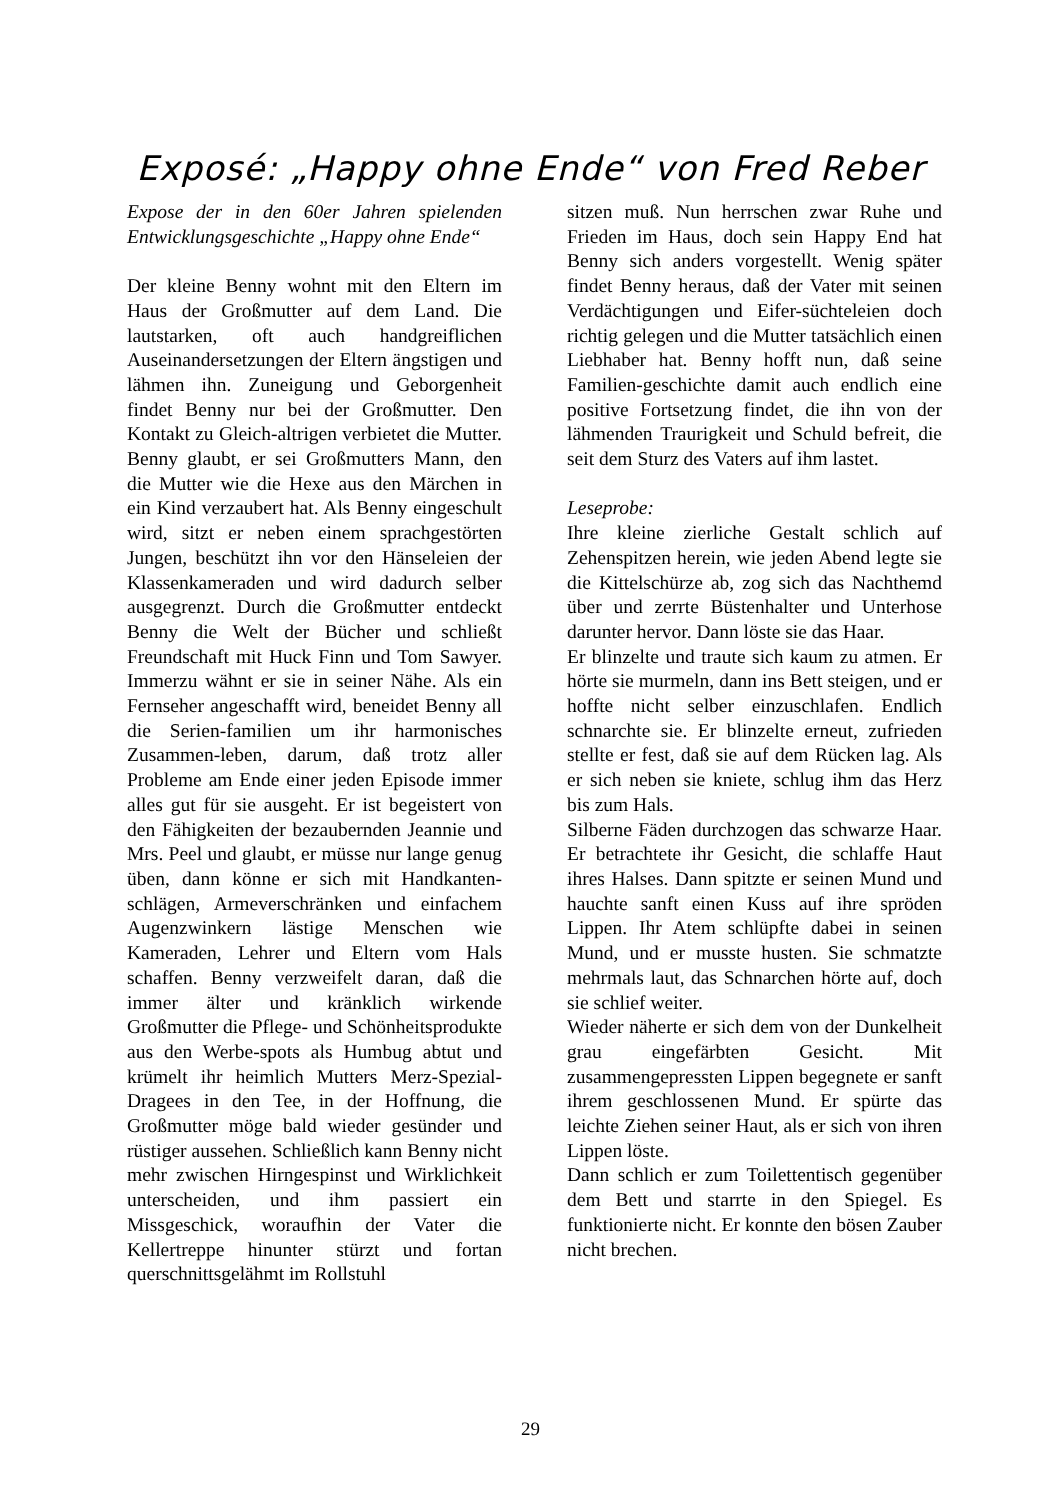Exposé: „Happy ohne Ende“ von Fred Reber
Expose der in den 60er Jahren spielenden Entwicklungsgeschichte „Happy ohne Ende“
Der kleine Benny wohnt mit den Eltern im Haus der Großmutter auf dem Land. Die lautstarken, oft auch handgreiflichen Auseinandersetzungen der Eltern ängstigen und lähmen ihn. Zuneigung und Geborgenheit findet Benny nur bei der Großmutter. Den Kontakt zu Gleich-altrigen verbietet die Mutter. Benny glaubt, er sei Großmutters Mann, den die Mutter wie die Hexe aus den Märchen in ein Kind verzaubert hat. Als Benny eingeschult wird, sitzt er neben einem sprachgestörten Jungen, beschützt ihn vor den Hänseleien der Klassenkameraden und wird dadurch selber ausgegrenzt. Durch die Großmutter entdeckt Benny die Welt der Bücher und schließt Freundschaft mit Huck Finn und Tom Sawyer. Immerzu wähnt er sie in seiner Nähe. Als ein Fernseher angeschafft wird, beneidet Benny all die Serien-familien um ihr harmonisches Zusammen-leben, darum, daß trotz aller Probleme am Ende einer jeden Episode immer alles gut für sie ausgeht. Er ist begeistert von den Fähigkeiten der bezaubernden Jeannie und Mrs. Peel und glaubt, er müsse nur lange genug üben, dann könne er sich mit Handkanten-schlägen, Armeverschränken und einfachem Augenzwinkern lästige Menschen wie Kameraden, Lehrer und Eltern vom Hals schaffen. Benny verzweifelt daran, daß die immer älter und kränklich wirkende Großmutter die Pflege- und Schönheitsprodukte aus den Werbe-spots als Humbug abtut und krümelt ihr heimlich Mutters Merz-Spezial-Dragees in den Tee, in der Hoffnung, die Großmutter möge bald wieder gesünder und rüstiger aussehen. Schließlich kann Benny nicht mehr zwischen Hirngespinst und Wirklichkeit unterscheiden, und ihm passiert ein Missgeschick, woraufhin der Vater die Kellertreppe hinunter stürzt und fortan querschnittsgelähmt im Rollstuhl
sitzen muß. Nun herrschen zwar Ruhe und Frieden im Haus, doch sein Happy End hat Benny sich anders vorgestellt. Wenig später findet Benny heraus, daß der Vater mit seinen Verdächtigungen und Eifer-süchteleien doch richtig gelegen und die Mutter tatsächlich einen Liebhaber hat. Benny hofft nun, daß seine Familien-geschichte damit auch endlich eine positive Fortsetzung findet, die ihn von der lähmenden Traurigkeit und Schuld befreit, die seit dem Sturz des Vaters auf ihm lastet.
Leseprobe:
Ihre kleine zierliche Gestalt schlich auf Zehenspitzen herein, wie jeden Abend legte sie die Kittelschürze ab, zog sich das Nachthemd über und zerrte Büstenhalter und Unterhose darunter hervor. Dann löste sie das Haar.
Er blinzelte und traute sich kaum zu atmen. Er hörte sie murmeln, dann ins Bett steigen, und er hoffte nicht selber einzuschlafen. Endlich schnarchte sie. Er blinzelte erneut, zufrieden stellte er fest, daß sie auf dem Rücken lag. Als er sich neben sie kniete, schlug ihm das Herz bis zum Hals.
Silberne Fäden durchzogen das schwarze Haar. Er betrachtete ihr Gesicht, die schlaffe Haut ihres Halses. Dann spitzte er seinen Mund und hauchte sanft einen Kuss auf ihre spröden Lippen. Ihr Atem schlüpfte dabei in seinen Mund, und er musste husten. Sie schmatzte mehrmals laut, das Schnarchen hörte auf, doch sie schlief weiter.
Wieder näherte er sich dem von der Dunkelheit grau eingefärbten Gesicht. Mit zusammengepressten Lippen begegnete er sanft ihrem geschlossenen Mund. Er spürte das leichte Ziehen seiner Haut, als er sich von ihren Lippen löste.
Dann schlich er zum Toilettentisch gegenüber dem Bett und starrte in den Spiegel. Es funktionierte nicht. Er konnte den bösen Zauber nicht brechen.
29